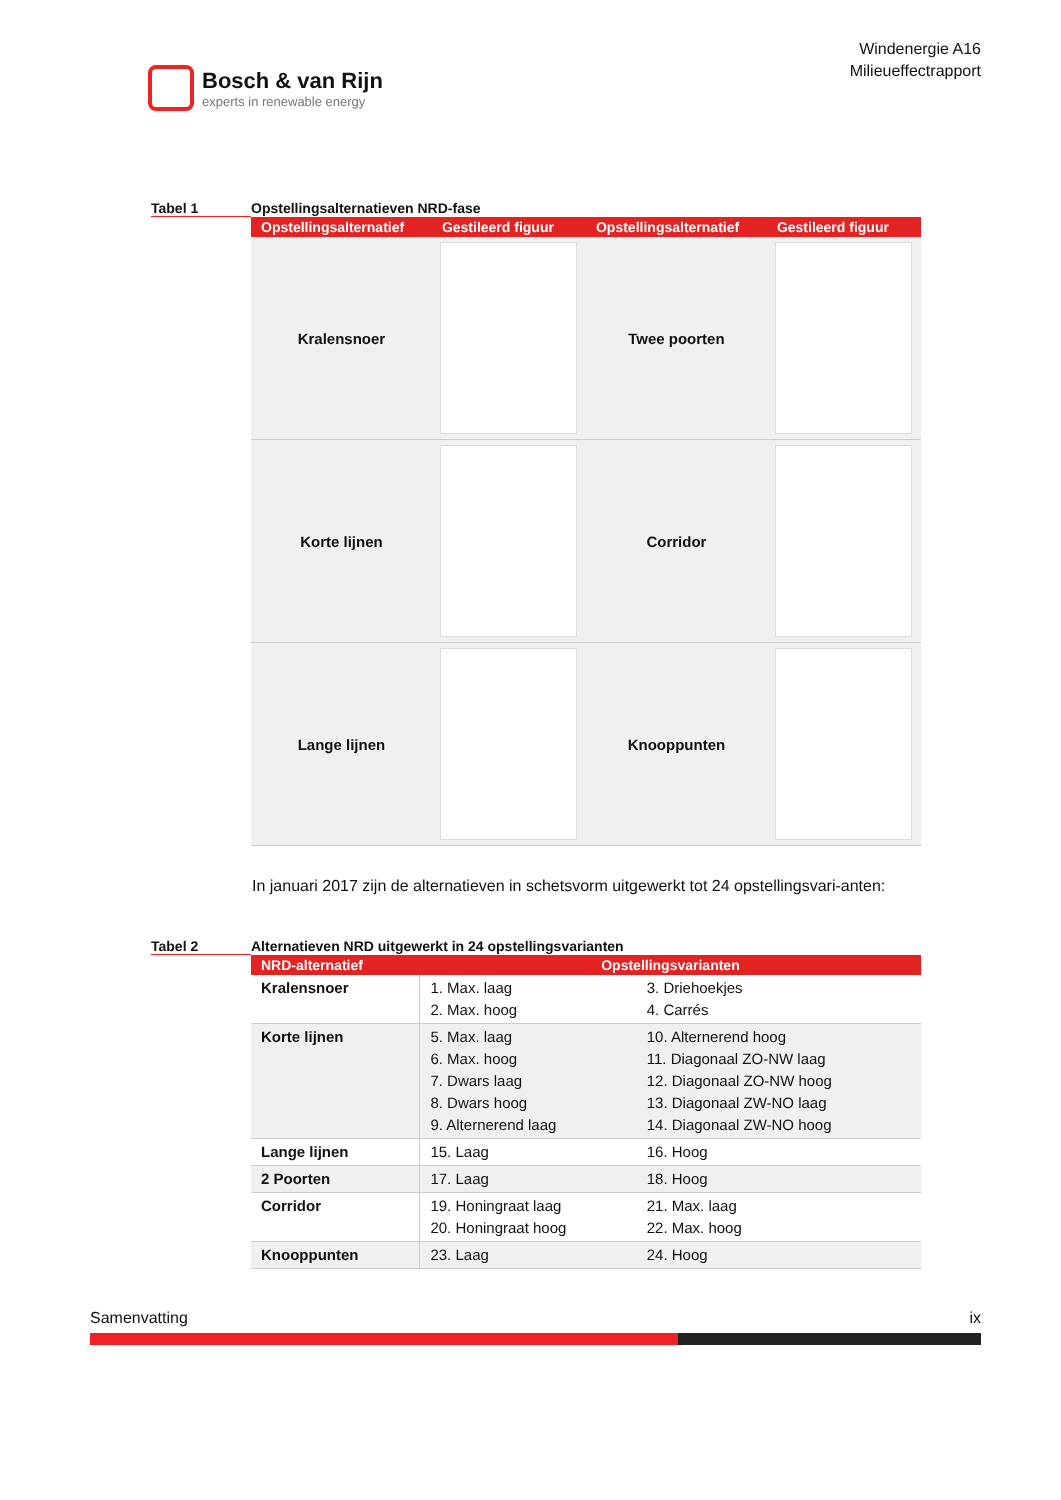Bosch & van Rijn
experts in renewable energy
Windenergie A16
Milieueffectrapport
Tabel 1 Opstellingsalternatieven NRD-fase
| Opstellingsalternatief | Gestileerd figuur | Opstellingsalternatief | Gestileerd figuur |
| --- | --- | --- | --- |
| Kralensnoer | | Twee poorten | |
| Korte lijnen | | Corridor | |
| Lange lijnen | | Knooppunten | |
In januari 2017 zijn de alternatieven in schetsvorm uitgewerkt tot 24 opstellingsvari-anten:
Tabel 2 Alternatieven NRD uitgewerkt in 24 opstellingsvarianten
| NRD-alternatief | Opstellingsvarianten | |
| --- | --- | --- |
| Kralensnoer | 1. Max. laag 2. Max. hoog | 3. Driehoekjes 4. Carrés |
| Korte lijnen | 5. Max. laag 6. Max. hoog 7. Dwars laag 8. Dwars hoog 9. Alternerend laag | 10. Alternerend hoog 11. Diagonaal ZO-NW laag 12. Diagonaal ZO-NW hoog 13. Diagonaal ZW-NO laag 14. Diagonaal ZW-NO hoog |
| Lange lijnen | 15. Laag | 16. Hoog |
| 2 Poorten | 17. Laag | 18. Hoog |
| Corridor | 19. Honingraat laag 20. Honingraat hoog | 21. Max. laag 22. Max. hoog |
| Knooppunten | 23. Laag | 24. Hoog |
Samenvatting ix